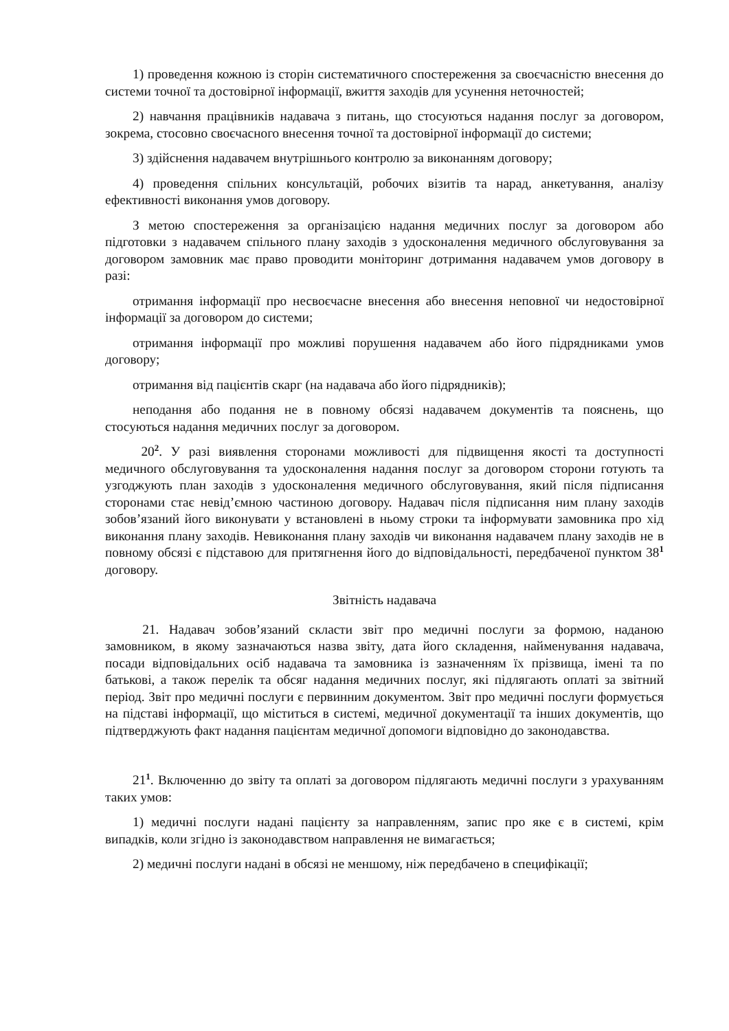1) проведення кожною із сторін систематичного спостереження за своєчасністю внесення до системи точної та достовірної інформації, вжиття заходів для усунення неточностей;
2) навчання працівників надавача з питань, що стосуються надання послуг за договором, зокрема, стосовно своєчасного внесення точної та достовірної інформації до системи;
3) здійснення надавачем внутрішнього контролю за виконанням договору;
4) проведення спільних консультацій, робочих візитів та нарад, анкетування, аналізу ефективності виконання умов договору.
З метою спостереження за організацією надання медичних послуг за договором або підготовки з надавачем спільного плану заходів з удосконалення медичного обслуговування за договором замовник має право проводити моніторинг дотримання надавачем умов договору в разі:
отримання інформації про несвоєчасне внесення або внесення неповної чи недостовірної інформації за договором до системи;
отримання інформації про можливі порушення надавачем або його підрядниками умов договору;
отримання від пацієнтів скарг (на надавача або його підрядників);
неподання або подання не в повному обсязі надавачем документів та пояснень, що стосуються надання медичних послуг за договором.
20<sup>2</sup>. У разі виявлення сторонами можливості для підвищення якості та доступності медичного обслуговування та удосконалення надання послуг за договором сторони готують та узгоджують план заходів з удосконалення медичного обслуговування, який після підписання сторонами стає невід’ємною частиною договору. Надавач після підписання ним плану заходів зобов’язаний його виконувати у встановлені в ньому строки та інформувати замовника про хід виконання плану заходів. Невиконання плану заходів чи виконання надавачем плану заходів не в повному обсязі є підставою для притягнення його до відповідальності, передбаченої пунктом 38<sup>1</sup> договору.
Звітність надавача
21. Надавач зобов’язаний скласти звіт про медичні послуги за формою, наданою замовником, в якому зазначаються назва звіту, дата його складення, найменування надавача, посади відповідальних осіб надавача та замовника із зазначенням їх прізвища, імені та по батькові, а також перелік та обсяг надання медичних послуг, які підлягають оплаті за звітний період. Звіт про медичні послуги є первинним документом. Звіт про медичні послуги формується на підставі інформації, що міститься в системі, медичної документації та інших документів, що підтверджують факт надання пацієнтам медичної допомоги відповідно до законодавства.
21<sup>1</sup>. Включенню до звіту та оплаті за договором підлягають медичні послуги з урахуванням таких умов:
1) медичні послуги надані пацієнту за направленням, запис про яке є в системі, крім випадків, коли згідно із законодавством направлення не вимагається;
2) медичні послуги надані в обсязі не меншому, ніж передбачено в специфікації;